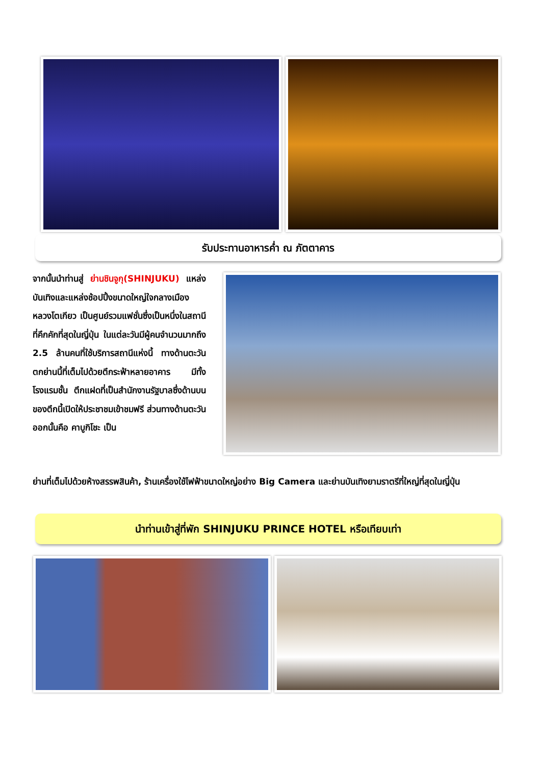รับประทานอาหารค่ำ ณ ภัตตาคาร
จากนั้นนำท่านสู่ ย่านชินจูกุ(SHINJUKU) แหล่งบันเทิงและแหล่งช้อปปิ้งขนาดใหญ่ใจกลางเมืองหลวงโตเกียว เป็นศูนย์รวมแฟชั่นซึ่งเป็นหนึ่งในสถานีที่คึกคักที่สุดในญี่ปุ่น ในแต่ละวันมีผู้คนจำนวนมากถึง 2.5 ล้านคนที่ใช้บริการสถานีแห่งนี้ ทางด้านตะวันตกย่านนี้ที่เต็มไปด้วยตึกระฟ้าหลายอาคาร มีทั้งโรงแรมชั้น ตึกแฝดที่เป็นสำนักงานรัฐบาลซึ่งด้านบนของตึกนี้เปิดให้ประชาชมเข้าชมฟรี ส่วนทางด้านตะวันออกนั้นคือ คาบูกิโชะ เป็น
ย่านที่เต็มไปด้วยห้างสรรพสินค้า, ร้านเครื่องใช้ไฟฟ้าขนาดใหญ่อย่าง Big Camera และย่านบันเทิงยามราตรีที่ใหญ่ที่สุดในญี่ปุ่น
นำท่านเข้าสู่ที่พัก SHINJUKU PRINCE HOTEL หรือเทียบเท่า